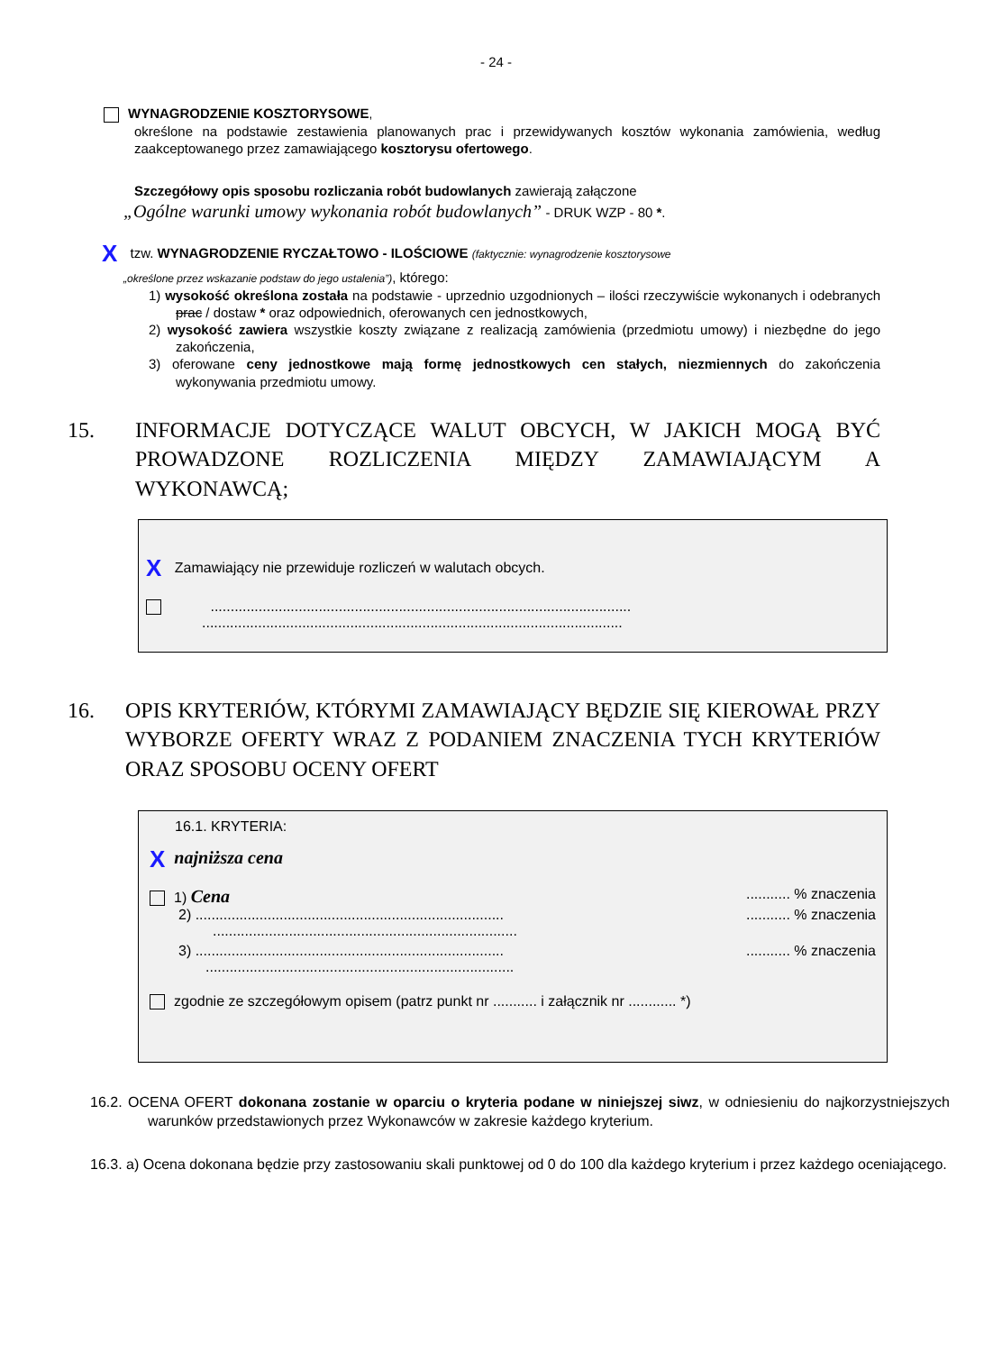- 24 -
WYNAGRODZENIE KOSZTORYSOWE,
określone na podstawie zestawienia planowanych prac i przewidywanych kosztów wykonania zamówienia, według zaakceptowanego przez zamawiającego kosztorysu ofertowego.
Szczegółowy opis sposobu rozliczania robót budowlanych zawierają załączone
„Ogólne warunki umowy wykonania robót budowlanych” - DRUK WZP - 80 *.
X tzw. WYNAGRODZENIE RYCZAŁTOWO - ILOŚCIOWE (faktycznie: wynagrodzenie kosztorysowe
„określone przez wskazanie podstaw do jego ustalenia”), którego:
1) wysokość określona została na podstawie - uprzednio uzgodnionych – ilości rzeczywiście wykonanych i odebranych prac / dostaw * oraz odpowiednich, oferowanych cen jednostkowych,
2) wysokość zawiera wszystkie koszty związane z realizacją zamówienia (przedmiotu umowy) i niezbędne do jego zakończenia,
3) oferowane ceny jednostkowe mają formę jednostkowych cen stałych, niezmiennych do zakończenia wykonywania przedmiotu umowy.
15. INFORMACJE DOTYCZĄCE WALUT OBCYCH, W JAKICH MOGĄ BYĆ PROWADZONE ROZLICZENIA MIĘDZY ZAMAWIAJĄCYM A WYKONAWCĄ;
X Zamawiający nie przewiduje rozliczeń w walutach obcych.
.........................................................................................................
.........................................................................................................
16. OPIS KRYTERIÓW, KTÓRYMI ZAMAWIAJĄCY BĘDZIE SIĘ KIEROWAŁ PRZY WYBORZE OFERTY WRAZ Z PODANIEM ZNACZENIA TYCH KRYTERIÓW ORAZ SPOSOBU OCENY OFERT
16.1. KRYTERIA:
Xnajniższa cena
1) Cena........... % znaczenia
2) ........................................................................................ % znaczenia
............................................................................
3) ........................................................................................ % znaczenia
.............................................................................
zgodnie ze szczegółowym opisem (patrz punkt nr ........... i załącznik nr ............ *)
16.2. OCENA OFERT dokonana zostanie w oparciu o kryteria podane w niniejszej siwz, w odniesieniu do najkorzystniejszych warunków przedstawionych przez Wykonawców w zakresie każdego kryterium.
16.3. a) Ocena dokonana będzie przy zastosowaniu skali punktowej od 0 do 100 dla każdego kryterium i przez każdego oceniającego.